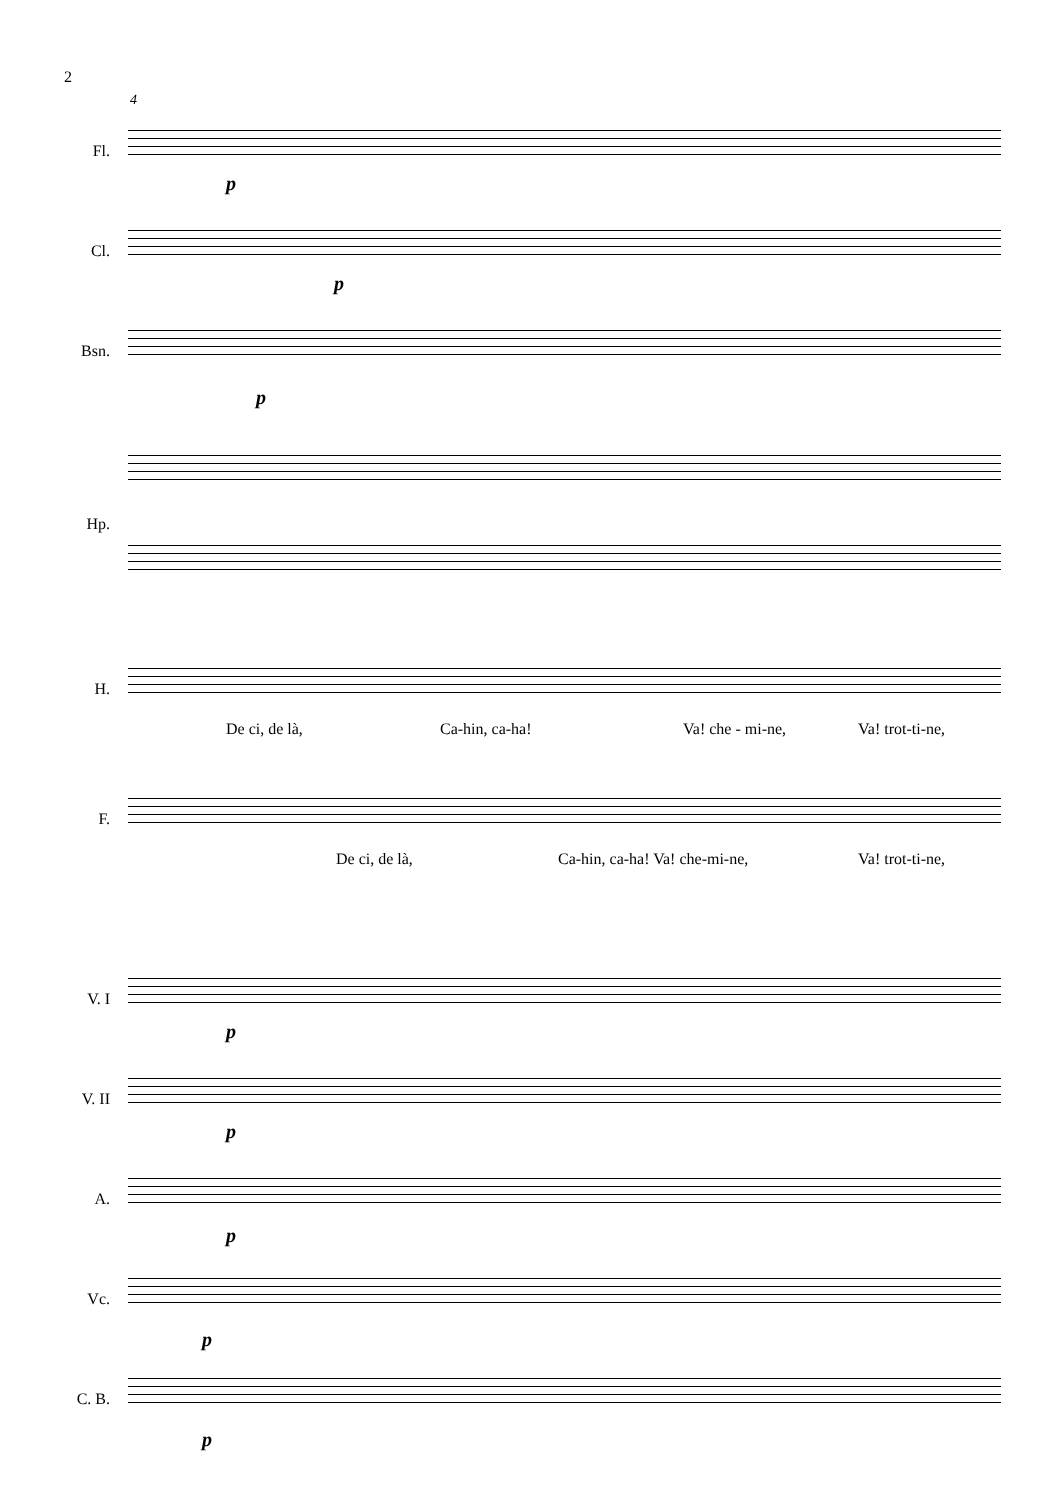2
4
Fl.
p
Cl.
p
Bsn.
p
Hp.
H.
De ci, de là, Ca-hin, ca-ha! Va! che - mi-ne, Va! trot-ti-ne,
F.
De ci, de là, Ca-hin, ca-ha! Va! che-mi-ne, Va! trot-ti-ne,
V. I
p
V. II
p
A.
p
Vc.
p
C. B.
p